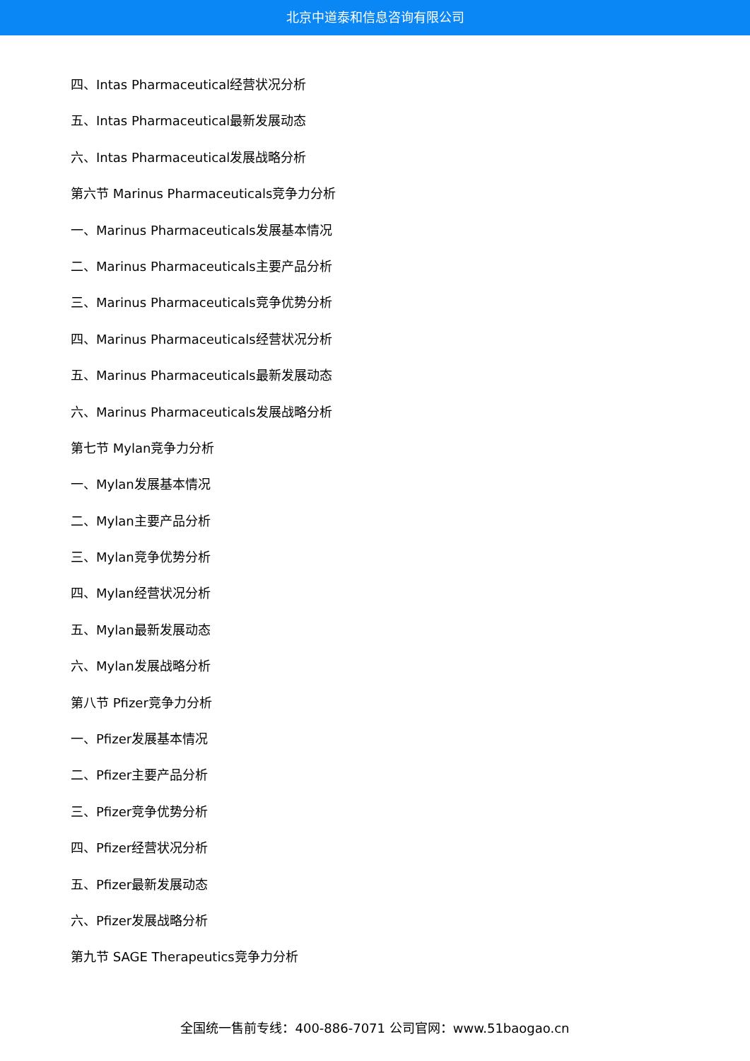北京中道泰和信息咨询有限公司
四、Intas Pharmaceutical经营状况分析
五、Intas Pharmaceutical最新发展动态
六、Intas Pharmaceutical发展战略分析
第六节 Marinus Pharmaceuticals竞争力分析
一、Marinus Pharmaceuticals发展基本情况
二、Marinus Pharmaceuticals主要产品分析
三、Marinus Pharmaceuticals竞争优势分析
四、Marinus Pharmaceuticals经营状况分析
五、Marinus Pharmaceuticals最新发展动态
六、Marinus Pharmaceuticals发展战略分析
第七节 Mylan竞争力分析
一、Mylan发展基本情况
二、Mylan主要产品分析
三、Mylan竞争优势分析
四、Mylan经营状况分析
五、Mylan最新发展动态
六、Mylan发展战略分析
第八节 Pfizer竞争力分析
一、Pfizer发展基本情况
二、Pfizer主要产品分析
三、Pfizer竞争优势分析
四、Pfizer经营状况分析
五、Pfizer最新发展动态
六、Pfizer发展战略分析
第九节 SAGE Therapeutics竞争力分析
全国统一售前专线：400-886-7071 公司官网：www.51baogao.cn